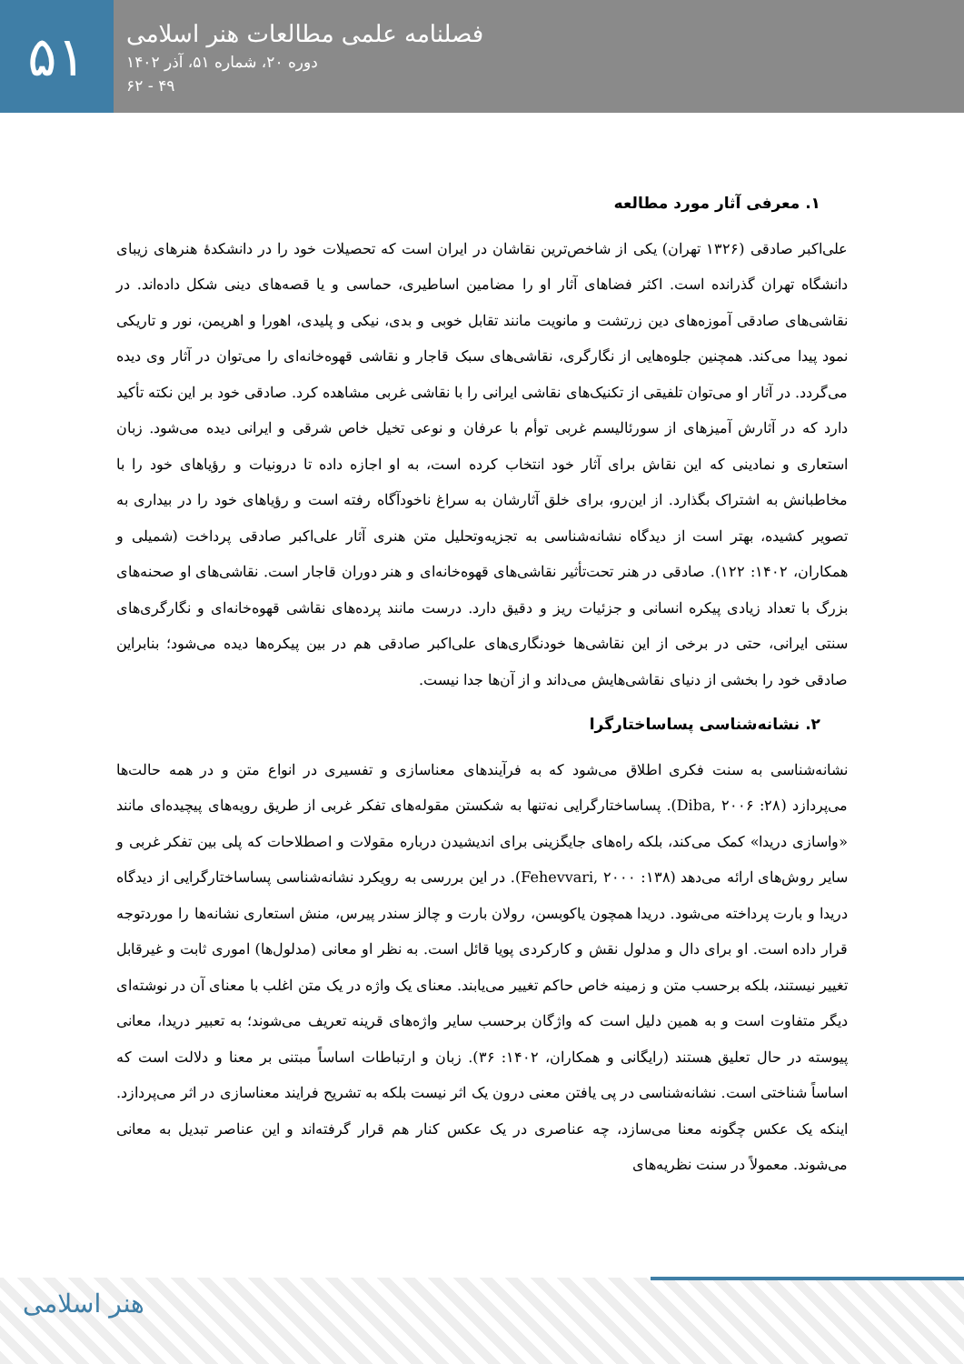۵۱
فصلنامه علمی مطالعات هنر اسلامی
دوره ۲۰، شماره ۵۱، آذر ۱۴۰۲
۴۹ - ۶۲
۱. معرفی آثار مورد مطالعه
علی‌اکبر صادقی (۱۳۲۶ تهران) یکی از شاخص‌ترین نقاشان در ایران است که تحصیلات خود را در دانشکدۀ هنرهای زیبای دانشگاه تهران گذرانده است. اکثر فضاهای آثار او را مضامین اساطیری، حماسی و یا قصه‌های دینی شکل داده‌اند. در نقاشی‌های صادقی آموزه‌های دین زرتشت و مانویت مانند تقابل خوبی و بدی، نیکی و پلیدی، اهورا و اهریمن، نور و تاریکی نمود پیدا می‌کند. همچنین جلوه‌هایی از نگارگری، نقاشی‌های سبک قاجار و نقاشی قهوه‌خانه‌ای را می‌توان در آثار وی دیده می‌گردد. در آثار او می‌توان تلفیقی از تکنیک‌های نقاشی ایرانی را با نقاشی غربی مشاهده کرد. صادقی خود بر این نکته تأکید دارد که در آثارش آمیزهای از سورئالیسم غربی توأم با عرفان و نوعی تخیل خاص شرقی و ایرانی دیده می‌شود. زبان استعاری و نمادینی که این نقاش برای آثار خود انتخاب کرده است، به او اجازه داده تا درونیات و رؤیاهای خود را با مخاطبانش به اشتراک بگذارد. از این‌رو، برای خلق آثارشان به سراغ ناخودآگاه رفته است و رؤیاهای خود را در بیداری به تصویر کشیده، بهتر است از دیدگاه نشانه‌شناسی به تجزیه‌وتحلیل متن هنری آثار علی‌اکبر صادقی پرداخت (شمیلی و همکاران، ۱۴۰۲: ۱۲۲). صادقی در هنر تحت‌تأثیر نقاشی‌های قهوه‌خانه‌ای و هنر دوران قاجار است. نقاشی‌های او صحنه‌های بزرگ با تعداد زیادی پیکره انسانی و جزئیات ریز و دقیق دارد. درست مانند پرده‌های نقاشی قهوه‌خانه‌ای و نگارگری‌های سنتی ایرانی، حتی در برخی از این نقاشی‌ها خودنگاری‌های علی‌اکبر صادقی هم در بین پیکره‌ها دیده می‌شود؛ بنابراین صادقی خود را بخشی از دنیای نقاشی‌هایش می‌داند و از آن‌ها جدا نیست.
۲. نشانه‌شناسی پساساختارگرا
نشانه‌شناسی به سنت فکری اطلاق می‌شود که به فرآیندهای معناسازی و تفسیری در انواع متن و در همه حالت‌ها می‌پردازد (Diba, ۲۰۰۶ :۲۸). پساساختارگرایی نه‌تنها به شکستن مقوله‌های تفکر غربی از طریق رویه‌های پیچیده‌ای مانند «واسازی دریدا» کمک می‌کند، بلکه راه‌های جایگزینی برای اندیشیدن درباره مقولات و اصطلاحات که پلی بین تفکر غربی و سایر روش‌های ارائه می‌دهد (Fehevvari, ۲۰۰۰ :۱۳۸). در این بررسی به رویکرد نشانه‌شناسی پساساختارگرایی از دیدگاه دریدا و بارت پرداخته می‌شود. دریدا همچون یاکوبسن، رولان بارت و چالز سندر پیرس، منش استعاری نشانه‌ها را موردتوجه قرار داده است. او برای دال و مدلول نقش و کارکردی پویا قائل است. به نظر او معانی (مدلول‌ها) اموری ثابت و غیرقابل تغییر نیستند، بلکه برحسب متن و زمینه خاص حاکم تغییر می‌یابند. معنای یک واژه در یک متن اغلب با معنای آن در نوشته‌ای دیگر متفاوت است و به همین دلیل است که واژگان برحسب سایر واژه‌های قرینه تعریف می‌شوند؛ به تعبیر دریدا، معانی پیوسته در حال تعلیق هستند (رایگانی و همکاران، ۱۴۰۲: ۳۶). زبان و ارتباطات اساساً مبتنی بر معنا و دلالت است که اساساً شناختی است. نشانه‌شناسی در پی یافتن معنی درون یک اثر نیست بلکه به تشریح فرایند معناسازی در اثر می‌پردازد. اینکه یک عکس چگونه معنا می‌سازد، چه عناصری در یک عکس کنار هم قرار گرفته‌اند و این عناصر تبدیل به معانی می‌شوند. معمولاً در سنت نظریه‌های
هنر اسلامی